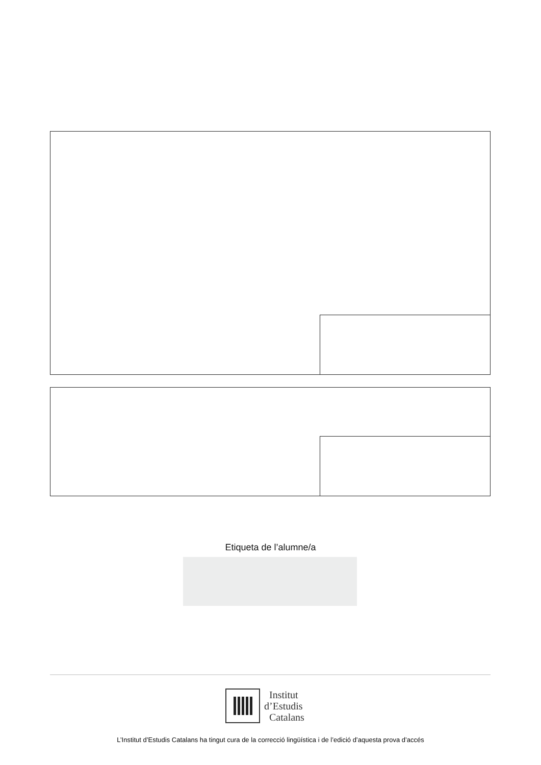Etiqueta de l’alumne/a
Institut
d’Estudis
Catalans
L’Institut d’Estudis Catalans ha tingut cura de la correcció lingüística i de l’edició d’aquesta prova d’accés